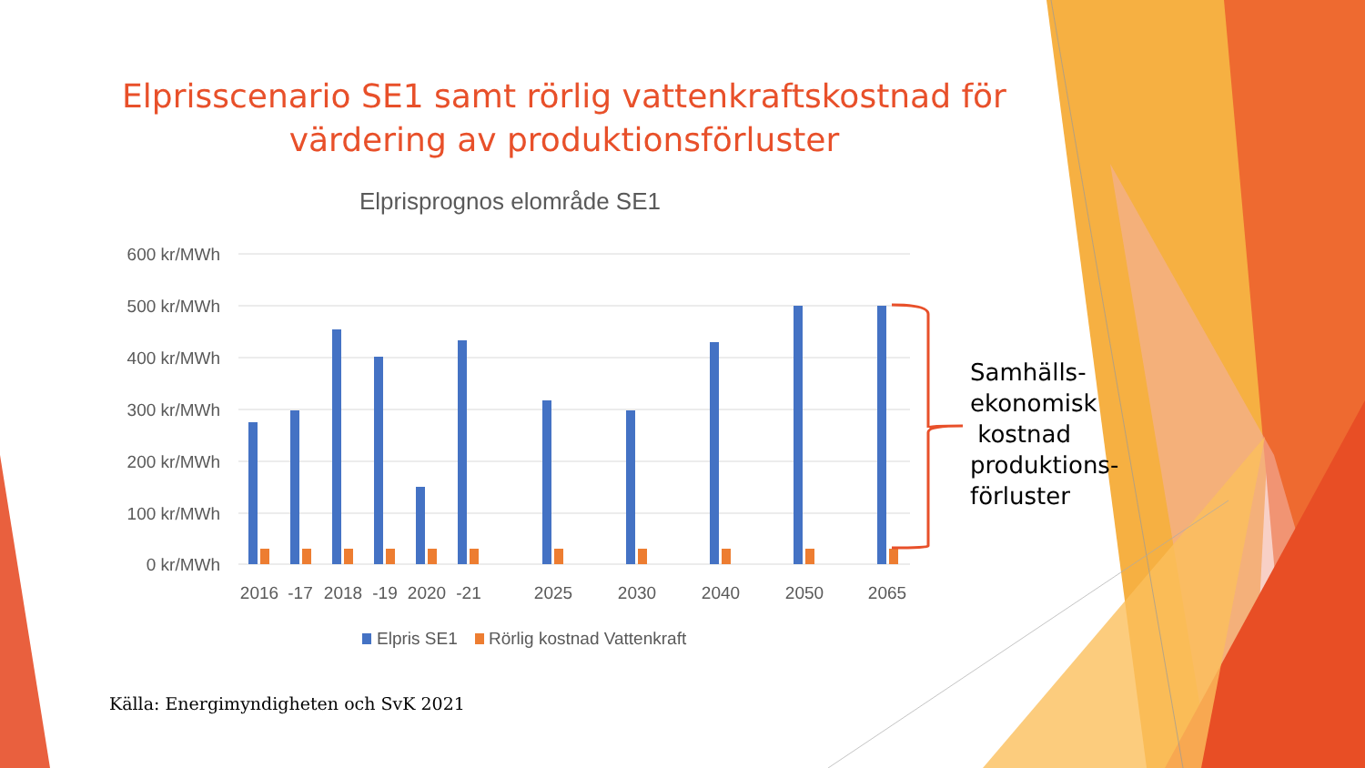Elprisscenario SE1 samt rörlig vattenkraftskostnad för
värdering av produktionsförluster
Elprisprognos elområde SE1
600 kr/MWh
500 kr/MWh
400 kr/MWh
300 kr/MWh
200 kr/MWh
100 kr/MWh
0 kr/MWh
2016
-17
2018
-19
2020
-21
2025
2030
2040
2050
2065
Elpris SE1
Rörlig kostnad Vattenkraft
Samhälls-
ekonomisk
kostnad
produktions-
förluster
Källa: Energimyndigheten och SvK 2021